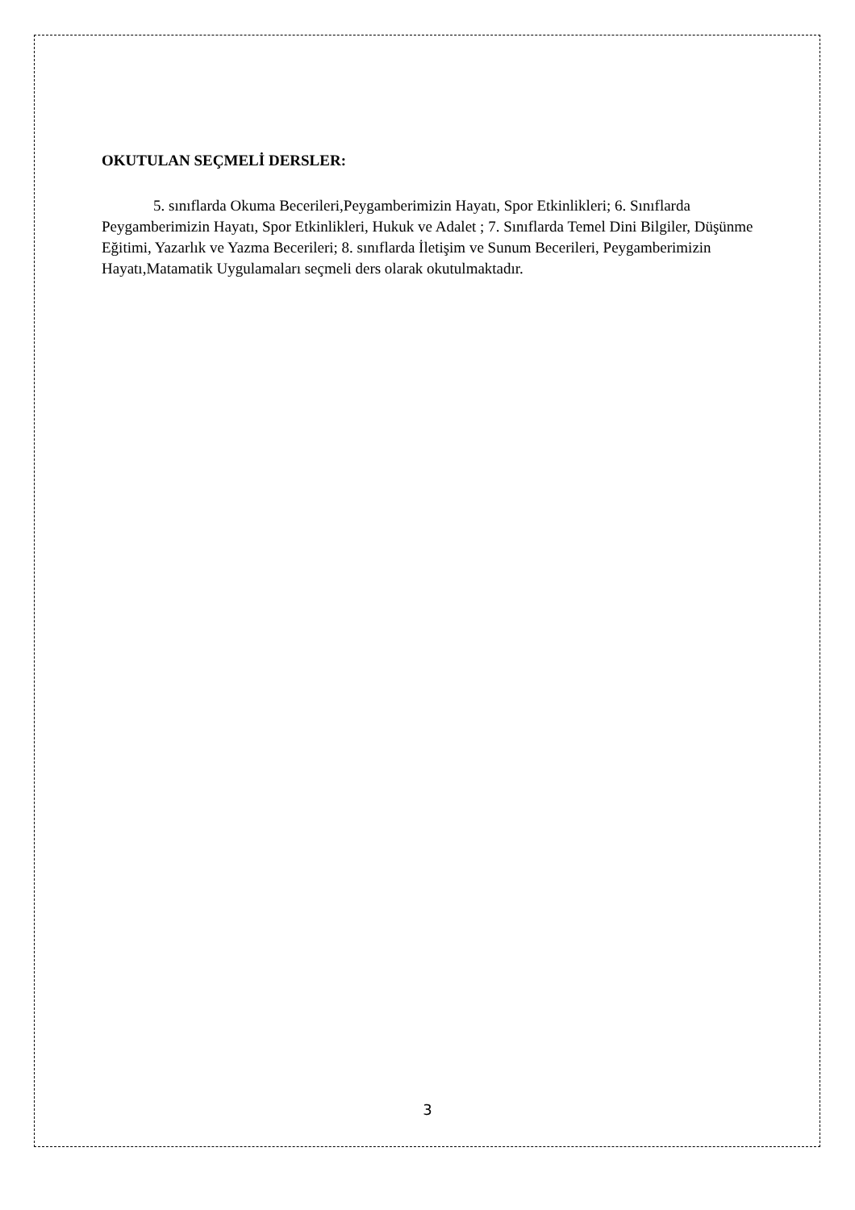OKUTULAN SEÇMELİ DERSLER:
5. sınıflarda Okuma Becerileri,Peygamberimizin Hayatı, Spor Etkinlikleri; 6. Sınıflarda Peygamberimizin Hayatı, Spor Etkinlikleri, Hukuk ve Adalet ; 7. Sınıflarda Temel Dini Bilgiler, Düşünme Eğitimi, Yazarlık ve Yazma Becerileri; 8. sınıflarda İletişim ve Sunum Becerileri, Peygamberimizin Hayatı,Matamatik Uygulamaları seçmeli ders olarak okutulmaktadır.
3